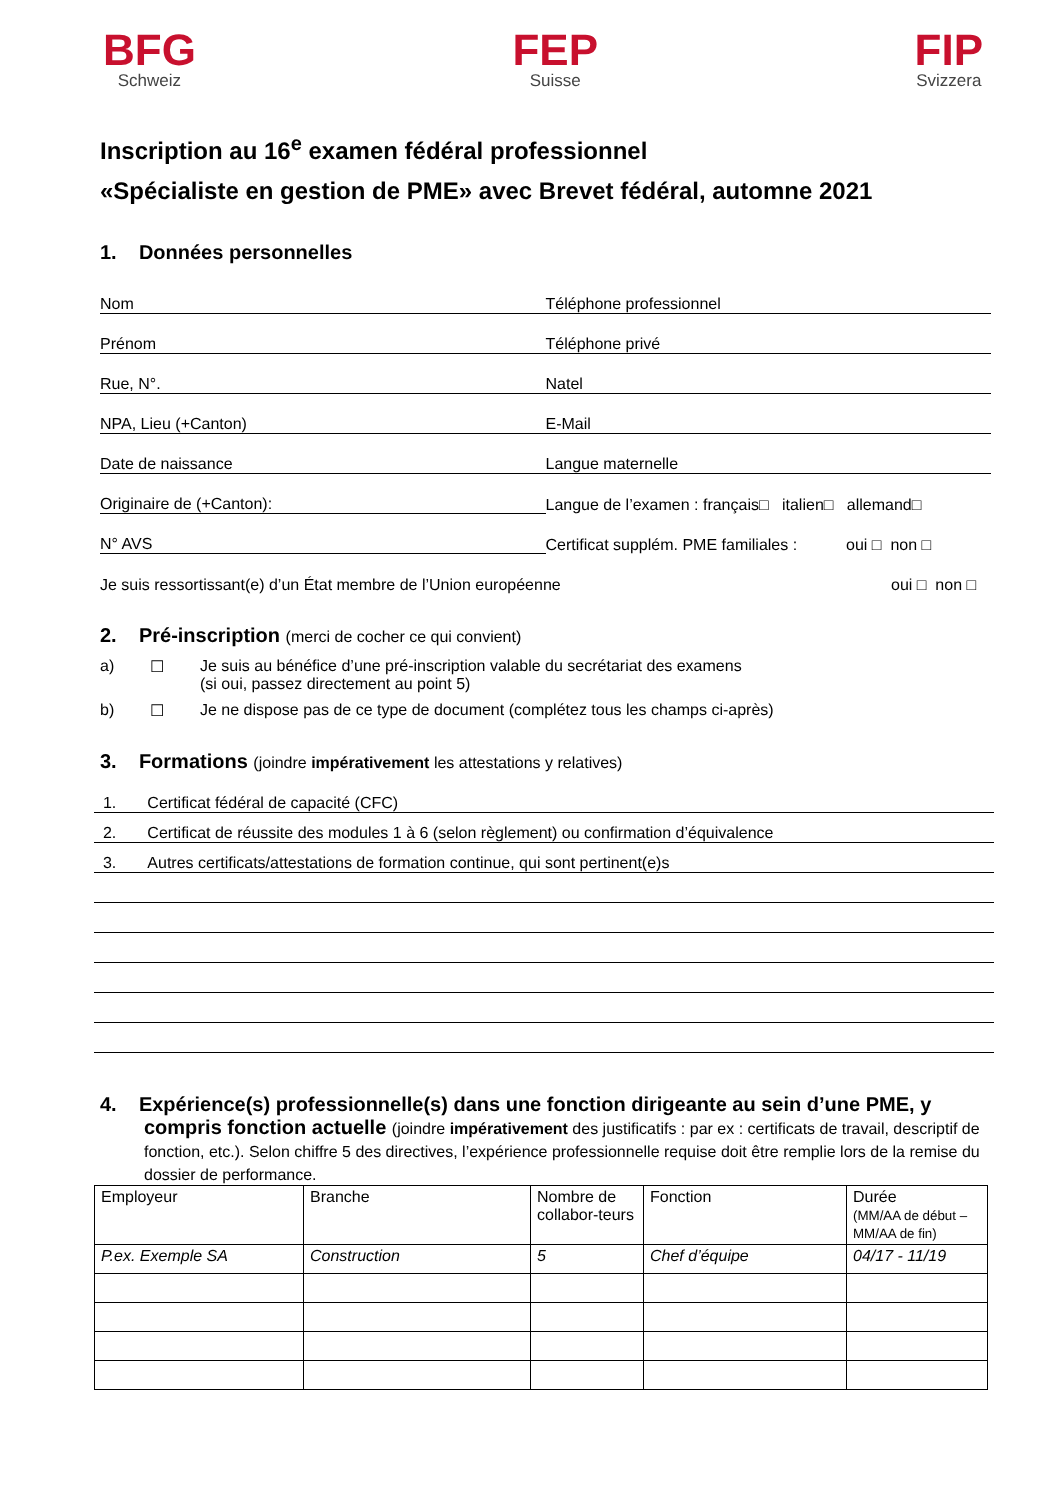BFG
Schweiz
FEP
Suisse
FIP
Svizzera
Inscription au 16<sup>e</sup> examen fédéral professionnel
«Spécialiste en gestion de PME» avec Brevet fédéral, automne 2021
1. Données personnelles
Nom
Téléphone professionnel
Prénom
Téléphone privé
Rue, N°.
Natel
NPA, Lieu (+Canton)
E-Mail
Date de naissance
Langue maternelle
Originaire de (+Canton):
Langue de l’examen : français□ italien□ allemand□
N° AVS
Certificat supplém. PME familiales : oui □ non □
Je suis ressortissant(e) d’un État membre de l’Union européenne
oui □ non □
2. Pré-inscription (merci de cocher ce qui convient)
a) ☐ Je suis au bénéfice d’une pré-inscription valable du secrétariat des examens
(si oui, passez directement au point 5)
b) ☐ Je ne dispose pas de ce type de document (complétez tous les champs ci-après)
3. Formations (joindre impérativement les attestations y relatives)
1. Certificat fédéral de capacité (CFC)
2. Certificat de réussite des modules 1 à 6 (selon règlement) ou confirmation d’équivalence
3. Autres certificats/attestations de formation continue, qui sont pertinent(e)s
4. Expérience(s) professionnelle(s) dans une fonction dirigeante au sein d’une PME, y compris fonction actuelle (joindre impérativement des justificatifs : par ex : certificats de travail, descriptif de fonction, etc.). Selon chiffre 5 des directives, l’expérience professionnelle requise doit être remplie lors de la remise du dossier de performance.
| Employeur | Branche | Nombre de collabor-teurs | Fonction | Durée (MM/AA de début – MM/AA de fin) |
| P.ex. Exemple SA | Construction | 5 | Chef d’équipe | 04/17 - 11/19 |